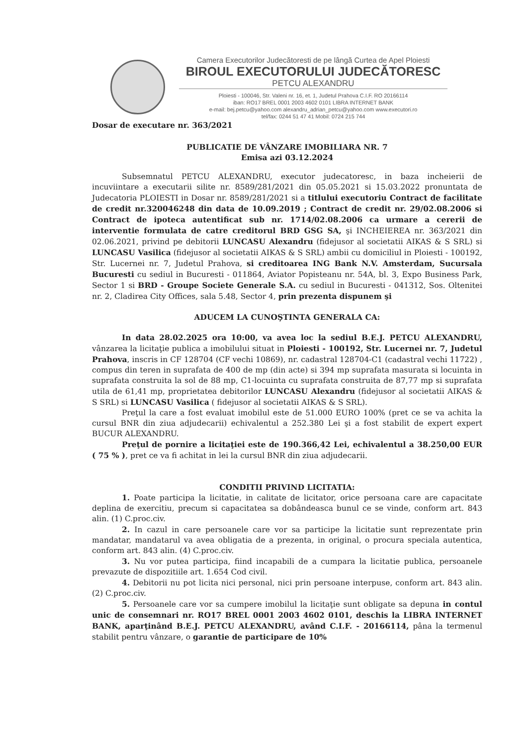Camera Executorilor Judecătoresti de pe lângă Curtea de Apel Ploiesti
BIROUL EXECUTORULUI JUDECĂTORESC
PETCU ALEXANDRU
Ploiesti - 100046, Str. Valeni nr. 16, et. 1, Judetul Prahova C.I.F. RO 20166114
iban: RO17 BREL 0001 2003 4602 0101 LIBRA INTERNET BANK
e-mail: bej.petcu@yahoo.com alexandru_adrian_petcu@yahoo.com www.executori.ro
tel/fax: 0244 51 47 41 Mobil: 0724 215 744
Dosar de executare nr. 363/2021
PUBLICATIE DE VÂNZARE IMOBILIARA NR. 7
Emisa azi 03.12.2024
Subsemnatul PETCU ALEXANDRU, executor judecatoresc, in baza incheierii de incuviintare a executarii silite nr. 8589/281/2021 din 05.05.2021 si 15.03.2022 pronuntata de Judecatoria PLOIESTI in Dosar nr. 8589/281/2021 si a titlului executoriu Contract de facilitate de credit nr.320046248 din data de 10.09.2019 ; Contract de credit nr. 29/02.08.2006 si Contract de ipoteca autentificat sub nr. 1714/02.08.2006 ca urmare a cererii de interventie formulata de catre creditorul BRD GSG SA, şi INCHEIEREA nr. 363/2021 din 02.06.2021, privind pe debitorii LUNCASU Alexandru (fidejusor al societatii AIKAS & S SRL) si LUNCASU Vasilica (fidejusor al societatii AIKAS & S SRL) ambii cu domiciliul in Ploiesti - 100192, Str. Lucernei nr. 7, Judetul Prahova, si creditoarea ING Bank N.V. Amsterdam, Sucursala Bucuresti cu sediul in Bucuresti - 011864, Aviator Popisteanu nr. 54A, bl. 3, Expo Business Park, Sector 1 si BRD - Groupe Societe Generale S.A. cu sediul in Bucuresti - 041312, Sos. Oltenitei nr. 2, Cladirea City Offices, sala 5.48, Sector 4, prin prezenta dispunem şi
ADUCEM LA CUNOŞTINTA GENERALA CA:
In data 28.02.2025 ora 10:00, va avea loc la sediul B.E.J. PETCU ALEXANDRU, vânzarea la licitaţie publica a imobilului situat in Ploiesti - 100192, Str. Lucernei nr. 7, Judetul Prahova, inscris in CF 128704 (CF vechi 10869), nr. cadastral 128704-C1 (cadastral vechi 11722) , compus din teren in suprafata de 400 de mp (din acte) si 394 mp suprafata masurata si locuinta in suprafata construita la sol de 88 mp, C1-locuinta cu suprafata construita de 87,77 mp si suprafata utila de 61,41 mp, proprietatea debitorilor LUNCASU Alexandru (fidejusor al societatii AIKAS & S SRL) si LUNCASU Vasilica ( fidejusor al societatii AIKAS & S SRL).
Preţul la care a fost evaluat imobilul este de 51.000 EURO 100% (pret ce se va achita la cursul BNR din ziua adjudecarii) echivalentul a 252.380 Lei şi a fost stabilit de expert expert BUCUR ALEXANDRU.
Preţul de pornire a licitaţiei este de 190.366,42 Lei, echivalentul a 38.250,00 EUR ( 75 % ), pret ce va fi achitat in lei la cursul BNR din ziua adjudecarii.
CONDITII PRIVIND LICITATIA:
1. Poate participa la licitatie, in calitate de licitator, orice persoana care are capacitate deplina de exercitiu, precum si capacitatea sa dobândeasca bunul ce se vinde, conform art. 843 alin. (1) C.proc.civ.
2. In cazul in care persoanele care vor sa participe la licitatie sunt reprezentate prin mandatar, mandatarul va avea obligatia de a prezenta, in original, o procura speciala autentica, conform art. 843 alin. (4) C.proc.civ.
3. Nu vor putea participa, fiind incapabili de a cumpara la licitatie publica, persoanele prevazute de dispozitiile art. 1.654 Cod civil.
4. Debitorii nu pot licita nici personal, nici prin persoane interpuse, conform art. 843 alin. (2) C.proc.civ.
5. Persoanele care vor sa cumpere imobilul la licitaţie sunt obligate sa depuna in contul unic de consemnari nr. RO17 BREL 0001 2003 4602 0101, deschis la LIBRA INTERNET BANK, aparţinând B.E.J. PETCU ALEXANDRU, având C.I.F. - 20166114, pâna la termenul stabilit pentru vânzare, o garantie de participare de 10%